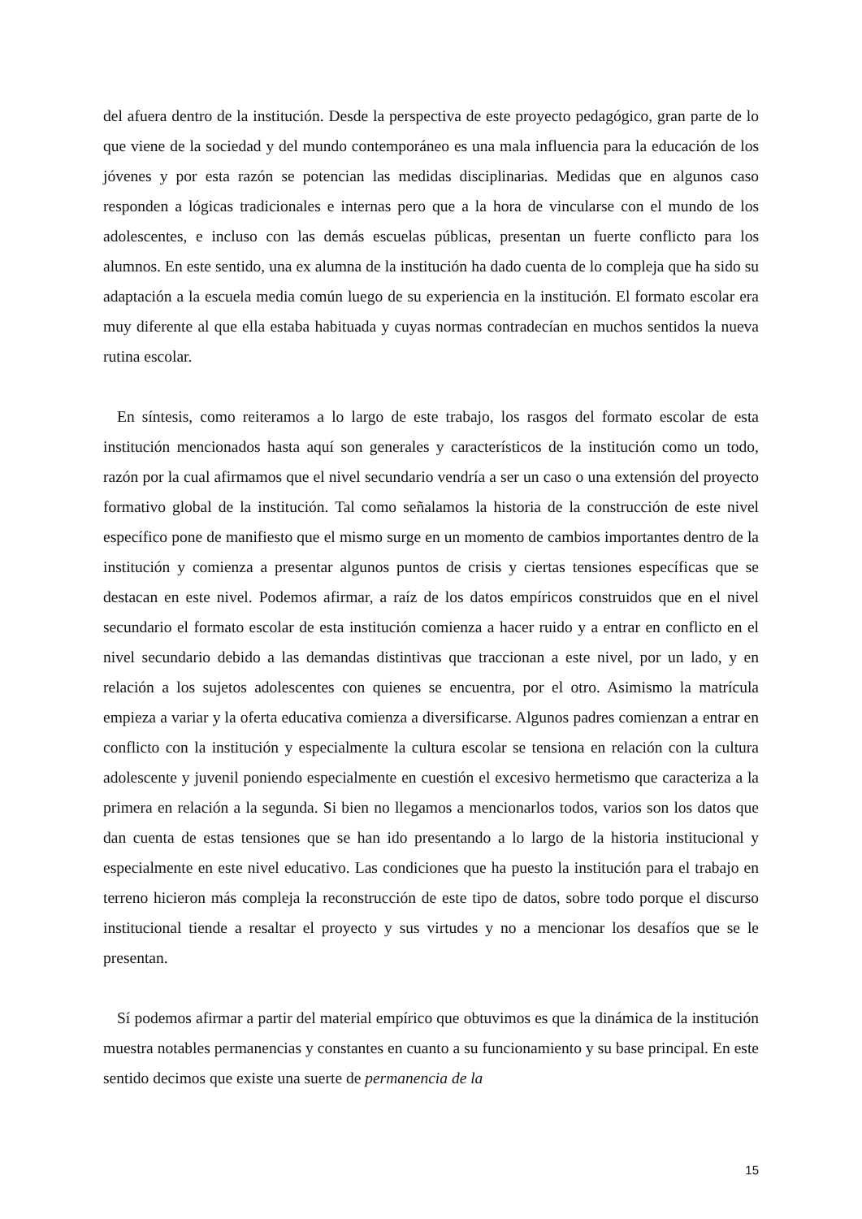del afuera dentro de la institución. Desde la perspectiva de este proyecto pedagógico, gran parte de lo que viene de la sociedad y del mundo contemporáneo es una mala influencia para la educación de los jóvenes y por esta razón se potencian las medidas disciplinarias. Medidas que en algunos caso responden a lógicas tradicionales e internas pero que a la hora de vincularse con el mundo de los adolescentes, e incluso con las demás escuelas públicas, presentan un fuerte conflicto para los alumnos. En este sentido, una ex alumna de la institución ha dado cuenta de lo compleja que ha sido su adaptación a la escuela media común luego de su experiencia en la institución. El formato escolar era muy diferente al que ella estaba habituada y cuyas normas contradecían en muchos sentidos la nueva rutina escolar.
En síntesis, como reiteramos a lo largo de este trabajo, los rasgos del formato escolar de esta institución mencionados hasta aquí son generales y característicos de la institución como un todo, razón por la cual afirmamos que el nivel secundario vendría a ser un caso o una extensión del proyecto formativo global de la institución. Tal como señalamos la historia de la construcción de este nivel específico pone de manifiesto que el mismo surge en un momento de cambios importantes dentro de la institución y comienza a presentar algunos puntos de crisis y ciertas tensiones específicas que se destacan en este nivel. Podemos afirmar, a raíz de los datos empíricos construidos que en el nivel secundario el formato escolar de esta institución comienza a hacer ruido y a entrar en conflicto en el nivel secundario debido a las demandas distintivas que traccionan a este nivel, por un lado, y en relación a los sujetos adolescentes con quienes se encuentra, por el otro. Asimismo la matrícula empieza a variar y la oferta educativa comienza a diversificarse. Algunos padres comienzan a entrar en conflicto con la institución y especialmente la cultura escolar se tensiona en relación con la cultura adolescente y juvenil poniendo especialmente en cuestión el excesivo hermetismo que caracteriza a la primera en relación a la segunda. Si bien no llegamos a mencionarlos todos, varios son los datos que dan cuenta de estas tensiones que se han ido presentando a lo largo de la historia institucional y especialmente en este nivel educativo. Las condiciones que ha puesto la institución para el trabajo en terreno hicieron más compleja la reconstrucción de este tipo de datos, sobre todo porque el discurso institucional tiende a resaltar el proyecto y sus virtudes y no a mencionar los desafíos que se le presentan.
Sí podemos afirmar a partir del material empírico que obtuvimos es que la dinámica de la institución muestra notables permanencias y constantes en cuanto a su funcionamiento y su base principal. En este sentido decimos que existe una suerte de permanencia de la
15